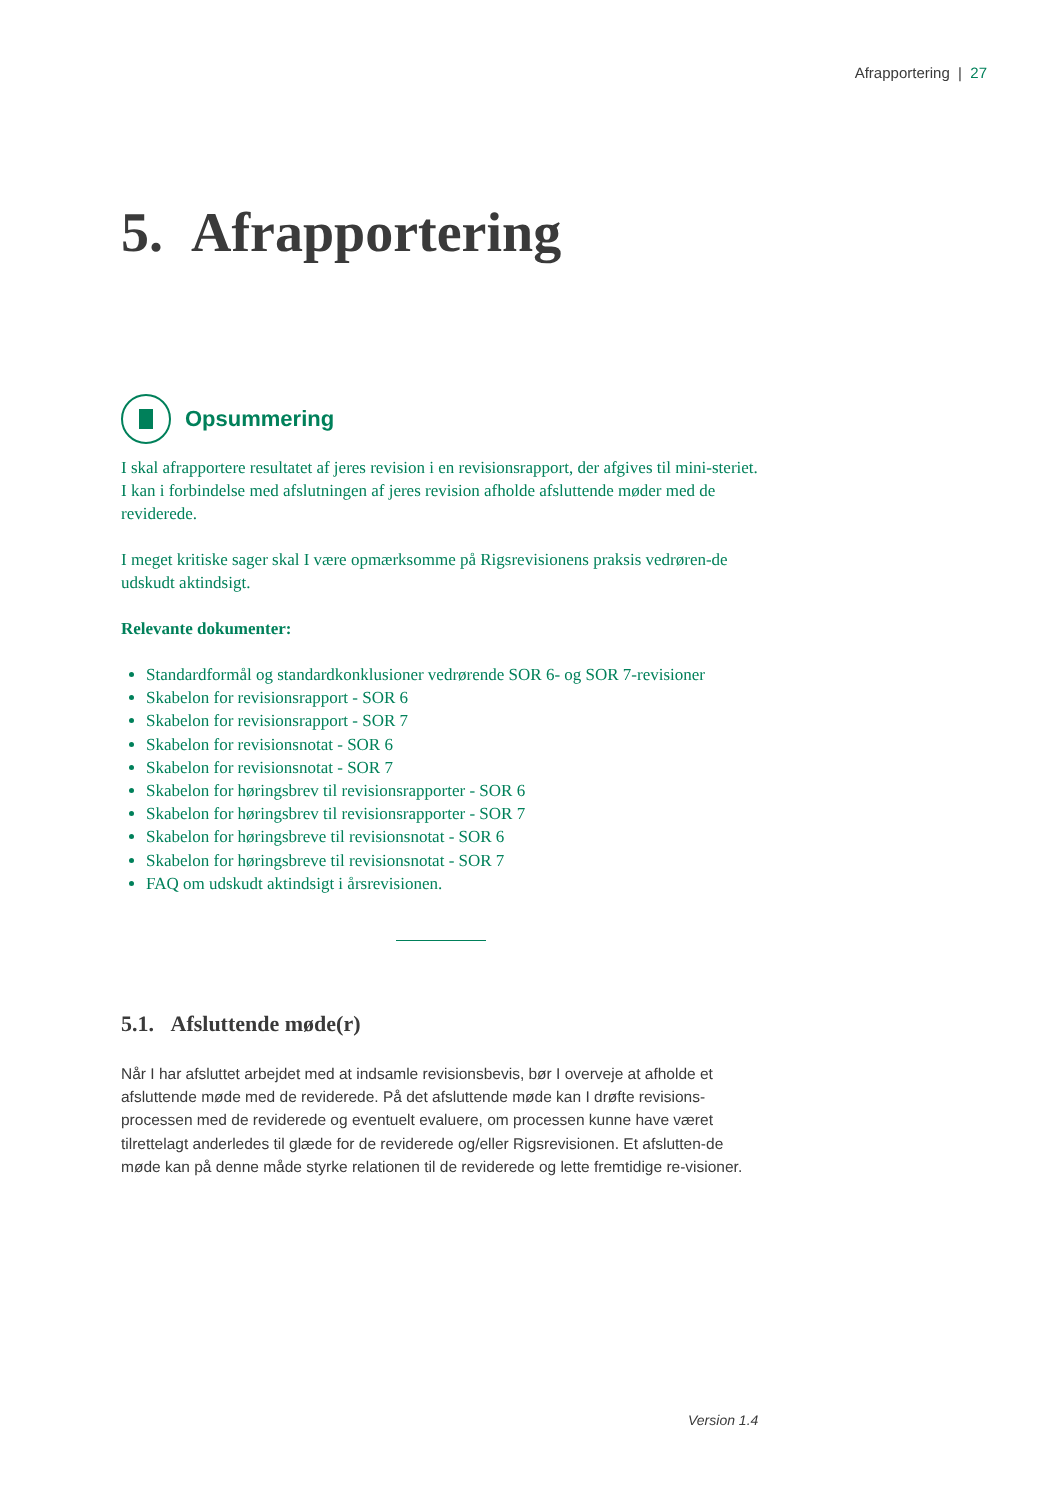Afrapportering | 27
5. Afrapportering
Opsummering
I skal afrapportere resultatet af jeres revision i en revisionsrapport, der afgives til mini-steriet. I kan i forbindelse med afslutningen af jeres revision afholde afsluttende møder med de reviderede.
I meget kritiske sager skal I være opmærksomme på Rigsrevisionens praksis vedrøren-de udskudt aktindsigt.
Relevante dokumenter:
Standardformål og standardkonklusioner vedrørende SOR 6- og SOR 7-revisioner
Skabelon for revisionsrapport - SOR 6
Skabelon for revisionsrapport - SOR 7
Skabelon for revisionsnotat - SOR 6
Skabelon for revisionsnotat - SOR 7
Skabelon for høringsbrev til revisionsrapporter - SOR 6
Skabelon for høringsbrev til revisionsrapporter - SOR 7
Skabelon for høringsbreve til revisionsnotat - SOR 6
Skabelon for høringsbreve til revisionsnotat - SOR 7
FAQ om udskudt aktindsigt i årsrevisionen.
5.1. Afsluttende møde(r)
Når I har afsluttet arbejdet med at indsamle revisionsbevis, bør I overveje at afholde et afsluttende møde med de reviderede. På det afsluttende møde kan I drøfte revisions-processen med de reviderede og eventuelt evaluere, om processen kunne have været tilrettelagt anderledes til glæde for de reviderede og/eller Rigsrevisionen. Et afslutten-de møde kan på denne måde styrke relationen til de reviderede og lette fremtidige re-visioner.
Version 1.4